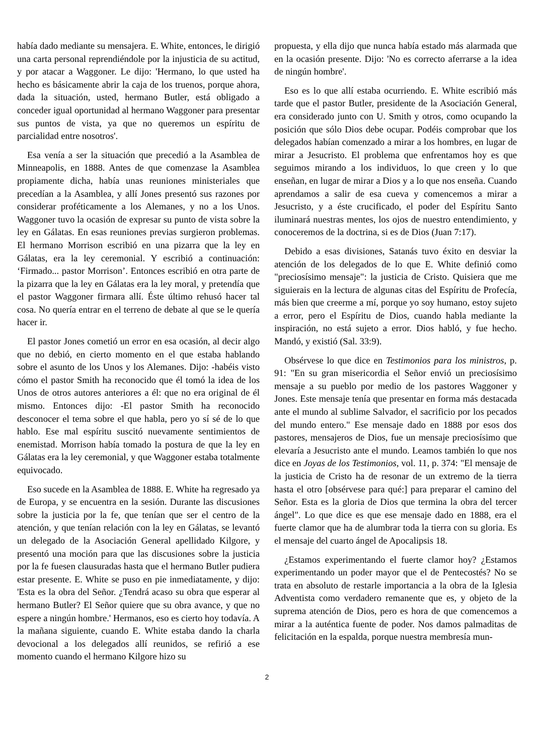había dado mediante su mensajera. E. White, entonces, le dirigió una carta personal reprendiéndole por la injusticia de su actitud, y por atacar a Waggoner. Le dijo: 'Hermano, lo que usted ha hecho es básicamente abrir la caja de los truenos, porque ahora, dada la situación, usted, hermano Butler, está obligado a conceder igual oportunidad al hermano Waggoner para presentar sus puntos de vista, ya que no queremos un espíritu de parcialidad entre nosotros'.
Esa venía a ser la situación que precedió a la Asamblea de Minneapolis, en 1888. Antes de que comenzase la Asamblea propiamente dicha, había unas reuniones ministeriales que precedían a la Asamblea, y allí Jones presentó sus razones por considerar proféticamente a los Alemanes, y no a los Unos. Waggoner tuvo la ocasión de expresar su punto de vista sobre la ley en Gálatas. En esas reuniones previas surgieron problemas. El hermano Morrison escribió en una pizarra que la ley en Gálatas, era la ley ceremonial. Y escribió a continuación: ‘Firmado... pastor Morrison’. Entonces escribió en otra parte de la pizarra que la ley en Gálatas era la ley moral, y pretendía que el pastor Waggoner firmara allí. Éste último rehusó hacer tal cosa. No quería entrar en el terreno de debate al que se le quería hacer ir.
El pastor Jones cometió un error en esa ocasión, al decir algo que no debió, en cierto momento en el que estaba hablando sobre el asunto de los Unos y los Alemanes. Dijo: -habéis visto cómo el pastor Smith ha reconocido que él tomó la idea de los Unos de otros autores anteriores a él: que no era original de él mismo. Entonces dijo: -El pastor Smith ha reconocido desconocer el tema sobre el que habla, pero yo sí sé de lo que hablo. Ese mal espíritu suscitó nuevamente sentimientos de enemistad. Morrison había tomado la postura de que la ley en Gálatas era la ley ceremonial, y que Waggoner estaba totalmente equivocado.
Eso sucede en la Asamblea de 1888. E. White ha regresado ya de Europa, y se encuentra en la sesión. Durante las discusiones sobre la justicia por la fe, que tenían que ser el centro de la atención, y que tenían relación con la ley en Gálatas, se levantó un delegado de la Asociación General apellidado Kilgore, y presentó una moción para que las discusiones sobre la justicia por la fe fuesen clausuradas hasta que el hermano Butler pudiera estar presente. E. White se puso en pie inmediatamente, y dijo: 'Esta es la obra del Señor. ¿Tendrá acaso su obra que esperar al hermano Butler? El Señor quiere que su obra avance, y que no espere a ningún hombre.' Hermanos, eso es cierto hoy todavía. A la mañana siguiente, cuando E. White estaba dando la charla devocional a los delegados allí reunidos, se refirió a ese momento cuando el hermano Kilgore hizo su
propuesta, y ella dijo que nunca había estado más alarmada que en la ocasión presente. Dijo: 'No es correcto aferrarse a la idea de ningún hombre'.
Eso es lo que allí estaba ocurriendo. E. White escribió más tarde que el pastor Butler, presidente de la Asociación General, era considerado junto con U. Smith y otros, como ocupando la posición que sólo Dios debe ocupar. Podéis comprobar que los delegados habían comenzado a mirar a los hombres, en lugar de mirar a Jesucristo. El problema que enfrentamos hoy es que seguimos mirando a los individuos, lo que creen y lo que enseñan, en lugar de mirar a Dios y a lo que nos enseña. Cuando aprendamos a salir de esa cueva y comencemos a mirar a Jesucristo, y a éste crucificado, el poder del Espíritu Santo iluminará nuestras mentes, los ojos de nuestro entendimiento, y conoceremos de la doctrina, si es de Dios (Juan 7:17).
Debido a esas divisiones, Satanás tuvo éxito en desviar la atención de los delegados de lo que E. White definió como "preciosísimo mensaje": la justicia de Cristo. Quisiera que me siguierais en la lectura de algunas citas del Espíritu de Profecía, más bien que creerme a mí, porque yo soy humano, estoy sujeto a error, pero el Espíritu de Dios, cuando habla mediante la inspiración, no está sujeto a error. Dios habló, y fue hecho. Mandó, y existió (Sal. 33:9).
Obsérvese lo que dice en Testimonios para los ministros, p. 91: "En su gran misericordia el Señor envió un preciosísimo mensaje a su pueblo por medio de los pastores Waggoner y Jones. Este mensaje tenía que presentar en forma más destacada ante el mundo al sublime Salvador, el sacrificio por los pecados del mundo entero." Ese mensaje dado en 1888 por esos dos pastores, mensajeros de Dios, fue un mensaje preciosísimo que elevaría a Jesucristo ante el mundo. Leamos también lo que nos dice en Joyas de los Testimonios, vol. 11, p. 374: "El mensaje de la justicia de Cristo ha de resonar de un extremo de la tierra hasta el otro [obsérvese para qué:] para preparar el camino del Señor. Esta es la gloria de Dios que termina la obra del tercer ángel". Lo que dice es que ese mensaje dado en 1888, era el fuerte clamor que ha de alumbrar toda la tierra con su gloria. Es el mensaje del cuarto ángel de Apocalipsis 18.
¿Estamos experimentando el fuerte clamor hoy? ¿Estamos experimentando un poder mayor que el de Pentecostés? No se trata en absoluto de restarle importancia a la obra de la Iglesia Adventista como verdadero remanente que es, y objeto de la suprema atención de Dios, pero es hora de que comencemos a mirar a la auténtica fuente de poder. Nos damos palmaditas de felicitación en la espalda, porque nuestra membresía mun-
2